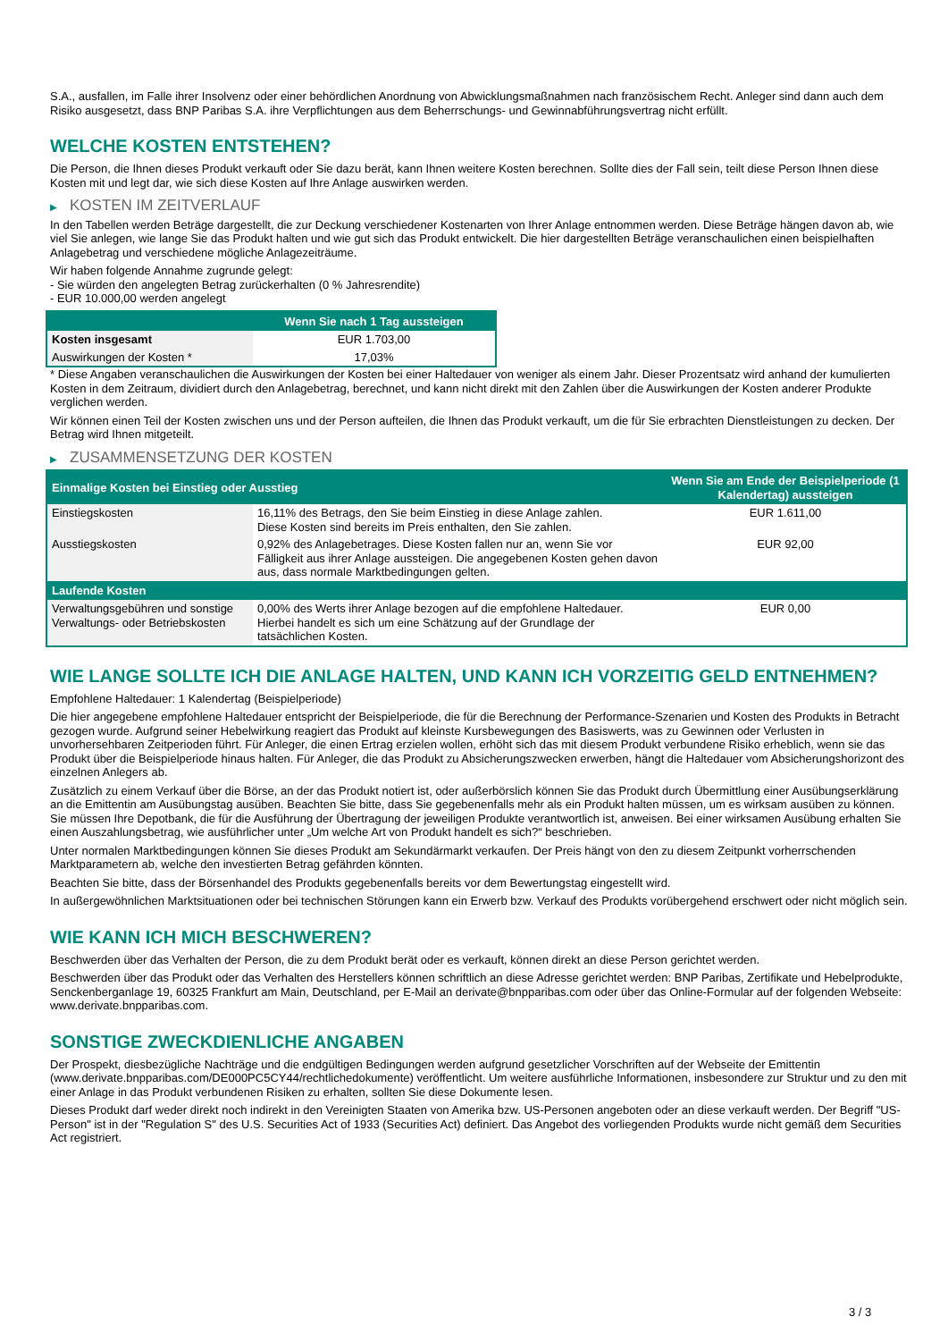S.A., ausfallen, im Falle ihrer Insolvenz oder einer behördlichen Anordnung von Abwicklungsmaßnahmen nach französischem Recht. Anleger sind dann auch dem Risiko ausgesetzt, dass BNP Paribas S.A. ihre Verpflichtungen aus dem Beherrschungs- und Gewinnabführungsvertrag nicht erfüllt.
WELCHE KOSTEN ENTSTEHEN?
Die Person, die Ihnen dieses Produkt verkauft oder Sie dazu berät, kann Ihnen weitere Kosten berechnen. Sollte dies der Fall sein, teilt diese Person Ihnen diese Kosten mit und legt dar, wie sich diese Kosten auf Ihre Anlage auswirken werden.
▶ KOSTEN IM ZEITVERLAUF
In den Tabellen werden Beträge dargestellt, die zur Deckung verschiedener Kostenarten von Ihrer Anlage entnommen werden. Diese Beträge hängen davon ab, wie viel Sie anlegen, wie lange Sie das Produkt halten und wie gut sich das Produkt entwickelt. Die hier dargestellten Beträge veranschaulichen einen beispielhaften Anlagebetrag und verschiedene mögliche Anlagezeiträume.
Wir haben folgende Annahme zugrunde gelegt:
- Sie würden den angelegten Betrag zurückerhalten (0 % Jahresrendite)
- EUR 10.000,00 werden angelegt
| | Wenn Sie nach 1 Tag aussteigen |
| --- | --- |
| Kosten insgesamt | EUR 1.703,00 |
| Auswirkungen der Kosten * | 17,03% |
* Diese Angaben veranschaulichen die Auswirkungen der Kosten bei einer Haltedauer von weniger als einem Jahr. Dieser Prozentsatz wird anhand der kumulierten Kosten in dem Zeitraum, dividiert durch den Anlagebetrag, berechnet, und kann nicht direkt mit den Zahlen über die Auswirkungen der Kosten anderer Produkte verglichen werden.
Wir können einen Teil der Kosten zwischen uns und der Person aufteilen, die Ihnen das Produkt verkauft, um die für Sie erbrachten Dienstleistungen zu decken. Der Betrag wird Ihnen mitgeteilt.
▶ ZUSAMMENSETZUNG DER KOSTEN
| Einmalige Kosten bei Einstieg oder Ausstieg | | Wenn Sie am Ende der Beispielperiode (1 Kalendertag) aussteigen |
| --- | --- | --- |
| Einstiegskosten | 16,11% des Betrags, den Sie beim Einstieg in diese Anlage zahlen. Diese Kosten sind bereits im Preis enthalten, den Sie zahlen. | EUR 1.611,00 |
| Ausstiegskosten | 0,92% des Anlagebetrages. Diese Kosten fallen nur an, wenn Sie vor Fälligkeit aus ihrer Anlage aussteigen. Die angegebenen Kosten gehen davon aus, dass normale Marktbedingungen gelten. | EUR 92,00 |
| Laufende Kosten | | |
| Verwaltungsgebühren und sonstige Verwaltungs- oder Betriebskosten | 0,00% des Werts ihrer Anlage bezogen auf die empfohlene Haltedauer. Hierbei handelt es sich um eine Schätzung auf der Grundlage der tatsächlichen Kosten. | EUR 0,00 |
WIE LANGE SOLLTE ICH DIE ANLAGE HALTEN, UND KANN ICH VORZEITIG GELD ENTNEHMEN?
Empfohlene Haltedauer: 1 Kalendertag (Beispielperiode)
Die hier angegebene empfohlene Haltedauer entspricht der Beispielperiode, die für die Berechnung der Performance-Szenarien und Kosten des Produkts in Betracht gezogen wurde. Aufgrund seiner Hebelwirkung reagiert das Produkt auf kleinste Kursbewegungen des Basiswerts, was zu Gewinnen oder Verlusten in unvorhersehbaren Zeitperioden führt. Für Anleger, die einen Ertrag erzielen wollen, erhöht sich das mit diesem Produkt verbundene Risiko erheblich, wenn sie das Produkt über die Beispielperiode hinaus halten. Für Anleger, die das Produkt zu Absicherungszwecken erwerben, hängt die Haltedauer vom Absicherungshorizont des einzelnen Anlegers ab.
Zusätzlich zu einem Verkauf über die Börse, an der das Produkt notiert ist, oder außerbörslich können Sie das Produkt durch Übermittlung einer Ausübungserklärung an die Emittentin am Ausübungstag ausüben. Beachten Sie bitte, dass Sie gegebenenfalls mehr als ein Produkt halten müssen, um es wirksam ausüben zu können. Sie müssen Ihre Depotbank, die für die Ausführung der Übertragung der jeweiligen Produkte verantwortlich ist, anweisen. Bei einer wirksamen Ausübung erhalten Sie einen Auszahlungsbetrag, wie ausführlicher unter „Um welche Art von Produkt handelt es sich?“ beschrieben.
Unter normalen Marktbedingungen können Sie dieses Produkt am Sekundärmarkt verkaufen. Der Preis hängt von den zu diesem Zeitpunkt vorherrschenden Marktparametern ab, welche den investierten Betrag gefährden könnten.
Beachten Sie bitte, dass der Börsenhandel des Produkts gegebenenfalls bereits vor dem Bewertungstag eingestellt wird.
In außergewöhnlichen Marktsituationen oder bei technischen Störungen kann ein Erwerb bzw. Verkauf des Produkts vorübergehend erschwert oder nicht möglich sein.
WIE KANN ICH MICH BESCHWEREN?
Beschwerden über das Verhalten der Person, die zu dem Produkt berät oder es verkauft, können direkt an diese Person gerichtet werden.
Beschwerden über das Produkt oder das Verhalten des Herstellers können schriftlich an diese Adresse gerichtet werden: BNP Paribas, Zertifikate und Hebelprodukte, Senckenberganlage 19, 60325 Frankfurt am Main, Deutschland, per E-Mail an derivate@bnpparibas.com oder über das Online-Formular auf der folgenden Webseite: www.derivate.bnpparibas.com.
SONSTIGE ZWECKDIENLICHE ANGABEN
Der Prospekt, diesbezügliche Nachträge und die endgültigen Bedingungen werden aufgrund gesetzlicher Vorschriften auf der Webseite der Emittentin (www.derivate.bnpparibas.com/DE000PC5CY44/rechtlichedokumente) veröffentlicht. Um weitere ausführliche Informationen, insbesondere zur Struktur und zu den mit einer Anlage in das Produkt verbundenen Risiken zu erhalten, sollten Sie diese Dokumente lesen.
Dieses Produkt darf weder direkt noch indirekt in den Vereinigten Staaten von Amerika bzw. US-Personen angeboten oder an diese verkauft werden. Der Begriff "US-Person" ist in der "Regulation S" des U.S. Securities Act of 1933 (Securities Act) definiert. Das Angebot des vorliegenden Produkts wurde nicht gemäß dem Securities Act registriert.
3 / 3